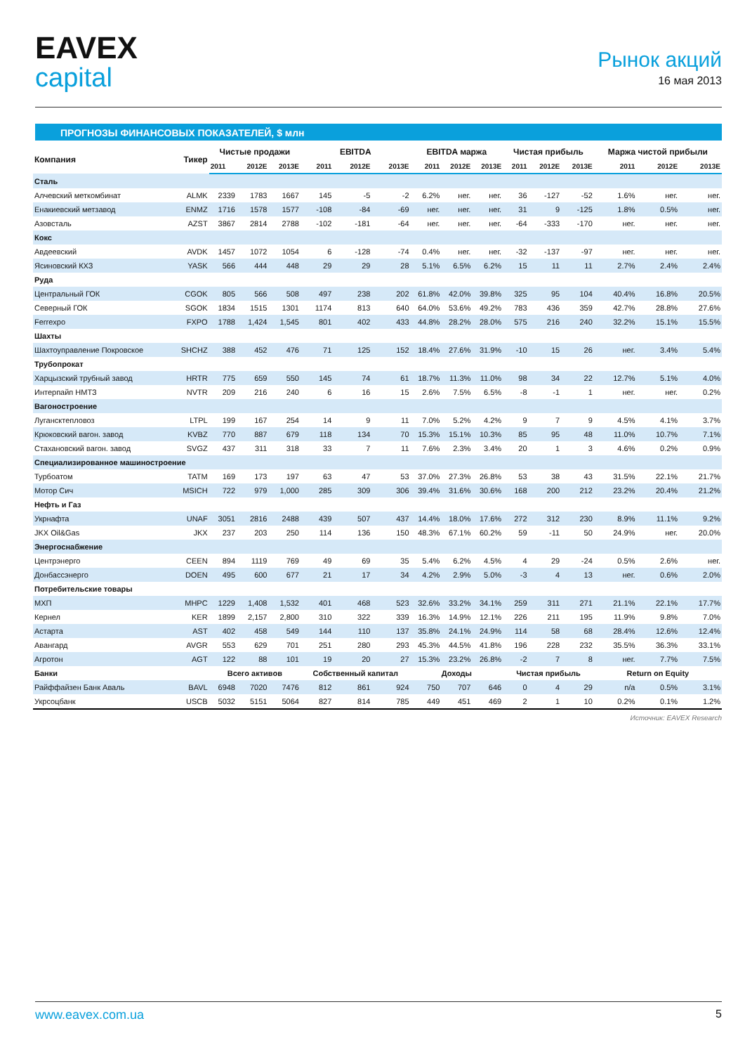EAVEX
capital
Рынок акций
16 мая 2013
ПРОГНОЗЫ ФИНАНСОВЫХ ПОКАЗАТЕЛЕЙ, $ млн
| Компания | Тикер | Чистые продажи | | | EBITDA | | | EBITDA маржа | | | Чистая прибыль | | | Маржа чистой прибыли | | |
| --- | --- | --- | --- | --- | --- | --- | --- | --- | --- | --- | --- | --- | --- | --- | --- | --- |
| | | 2011 | 2012E | 2013E | 2011 | 2012E | 2013E | 2011 | 2012E | 2013E | 2011 | 2012E | 2013E | 2011 | 2012E | 2013E |
| Сталь | | | | | | | | | | | | | | | | |
| Алчевский меткомбинат | ALMK | 2339 | 1783 | 1667 | 145 | -5 | -2 | 6.2% | нег. | нег. | 36 | -127 | -52 | 1.6% | нег. | нег. |
| Енакиевский метзавод | ENMZ | 1716 | 1578 | 1577 | -108 | -84 | -69 | нег. | нег. | нег. | 31 | 9 | -125 | 1.8% | 0.5% | нег. |
| Азовсталь | AZST | 3867 | 2814 | 2788 | -102 | -181 | -64 | нег. | нег. | нег. | -64 | -333 | -170 | нег. | нег. | нег. |
| Кокс | | | | | | | | | | | | | | | | |
| Авдеевский | AVDK | 1457 | 1072 | 1054 | 6 | -128 | -74 | 0.4% | нег. | нег. | -32 | -137 | -97 | нег. | нег. | нег. |
| Ясиновский КХЗ | YASK | 566 | 444 | 448 | 29 | 29 | 28 | 5.1% | 6.5% | 6.2% | 15 | 11 | 11 | 2.7% | 2.4% | 2.4% |
| Руда | | | | | | | | | | | | | | | | |
| Центральный ГОК | CGOK | 805 | 566 | 508 | 497 | 238 | 202 | 61.8% | 42.0% | 39.8% | 325 | 95 | 104 | 40.4% | 16.8% | 20.5% |
| Северный ГОК | SGOK | 1834 | 1515 | 1301 | 1174 | 813 | 640 | 64.0% | 53.6% | 49.2% | 783 | 436 | 359 | 42.7% | 28.8% | 27.6% |
| Ferrexpo | FXPO | 1788 | 1,424 | 1,545 | 801 | 402 | 433 | 44.8% | 28.2% | 28.0% | 575 | 216 | 240 | 32.2% | 15.1% | 15.5% |
| Шахты | | | | | | | | | | | | | | | | |
| Шахтоуправление Покровское | SHCHZ | 388 | 452 | 476 | 71 | 125 | 152 | 18.4% | 27.6% | 31.9% | -10 | 15 | 26 | нег. | 3.4% | 5.4% |
| Трубопрокат | | | | | | | | | | | | | | | | |
| Харцызский трубный завод | HRTR | 775 | 659 | 550 | 145 | 74 | 61 | 18.7% | 11.3% | 11.0% | 98 | 34 | 22 | 12.7% | 5.1% | 4.0% |
| Интерпайп НМТЗ | NVTR | 209 | 216 | 240 | 6 | 16 | 15 | 2.6% | 7.5% | 6.5% | -8 | -1 | 1 | нег. | нег. | 0.2% |
| Вагоностроение | | | | | | | | | | | | | | | | |
| Лугансктепловоз | LTPL | 199 | 167 | 254 | 14 | 9 | 11 | 7.0% | 5.2% | 4.2% | 9 | 7 | 9 | 4.5% | 4.1% | 3.7% |
| Крюковский вагон. завод | KVBZ | 770 | 887 | 679 | 118 | 134 | 70 | 15.3% | 15.1% | 10.3% | 85 | 95 | 48 | 11.0% | 10.7% | 7.1% |
| Стахановский вагон. завод | SVGZ | 437 | 311 | 318 | 33 | 7 | 11 | 7.6% | 2.3% | 3.4% | 20 | 1 | 3 | 4.6% | 0.2% | 0.9% |
| Специализированное машиностроение | | | | | | | | | | | | | | | | |
| Турбоатом | TATM | 169 | 173 | 197 | 63 | 47 | 53 | 37.0% | 27.3% | 26.8% | 53 | 38 | 43 | 31.5% | 22.1% | 21.7% |
| Мотор Сич | MSICH | 722 | 979 | 1,000 | 285 | 309 | 306 | 39.4% | 31.6% | 30.6% | 168 | 200 | 212 | 23.2% | 20.4% | 21.2% |
| Нефть и Газ | | | | | | | | | | | | | | | | |
| Укрнафта | UNAF | 3051 | 2816 | 2488 | 439 | 507 | 437 | 14.4% | 18.0% | 17.6% | 272 | 312 | 230 | 8.9% | 11.1% | 9.2% |
| JKX Oil&Gas | JKX | 237 | 203 | 250 | 114 | 136 | 150 | 48.3% | 67.1% | 60.2% | 59 | -11 | 50 | 24.9% | нег. | 20.0% |
| Энергоснабжение | | | | | | | | | | | | | | | | |
| Центрэнерго | CEEN | 894 | 1119 | 769 | 49 | 69 | 35 | 5.4% | 6.2% | 4.5% | 4 | 29 | -24 | 0.5% | 2.6% | нег. |
| Донбассэнерго | DOEN | 495 | 600 | 677 | 21 | 17 | 34 | 4.2% | 2.9% | 5.0% | -3 | 4 | 13 | нег. | 0.6% | 2.0% |
| Потребительские товары | | | | | | | | | | | | | | | | |
| МХП | MHPC | 1229 | 1,408 | 1,532 | 401 | 468 | 523 | 32.6% | 33.2% | 34.1% | 259 | 311 | 271 | 21.1% | 22.1% | 17.7% |
| Кернел | KER | 1899 | 2,157 | 2,800 | 310 | 322 | 339 | 16.3% | 14.9% | 12.1% | 226 | 211 | 195 | 11.9% | 9.8% | 7.0% |
| Астарта | AST | 402 | 458 | 549 | 144 | 110 | 137 | 35.8% | 24.1% | 24.9% | 114 | 58 | 68 | 28.4% | 12.6% | 12.4% |
| Авангард | AVGR | 553 | 629 | 701 | 251 | 280 | 293 | 45.3% | 44.5% | 41.8% | 196 | 228 | 232 | 35.5% | 36.3% | 33.1% |
| Агротон | AGT | 122 | 88 | 101 | 19 | 20 | 27 | 15.3% | 23.2% | 26.8% | -2 | 7 | 8 | нег. | 7.7% | 7.5% |
| Банки | | Всего активов | | | Собственный капитал | | | Доходы | | | Чистая прибыль | | | Return on Equity | | |
| Райффайзен Банк Аваль | BAVL | 6948 | 7020 | 7476 | 812 | 861 | 924 | 750 | 707 | 646 | 0 | 4 | 29 | n/a | 0.5% | 3.1% |
| Укрсоцбанк | USCB | 5032 | 5151 | 5064 | 827 | 814 | 785 | 449 | 451 | 469 | 2 | 1 | 10 | 0.2% | 0.1% | 1.2% |
Источник: EAVEX Research
www.eavex.com.ua 5